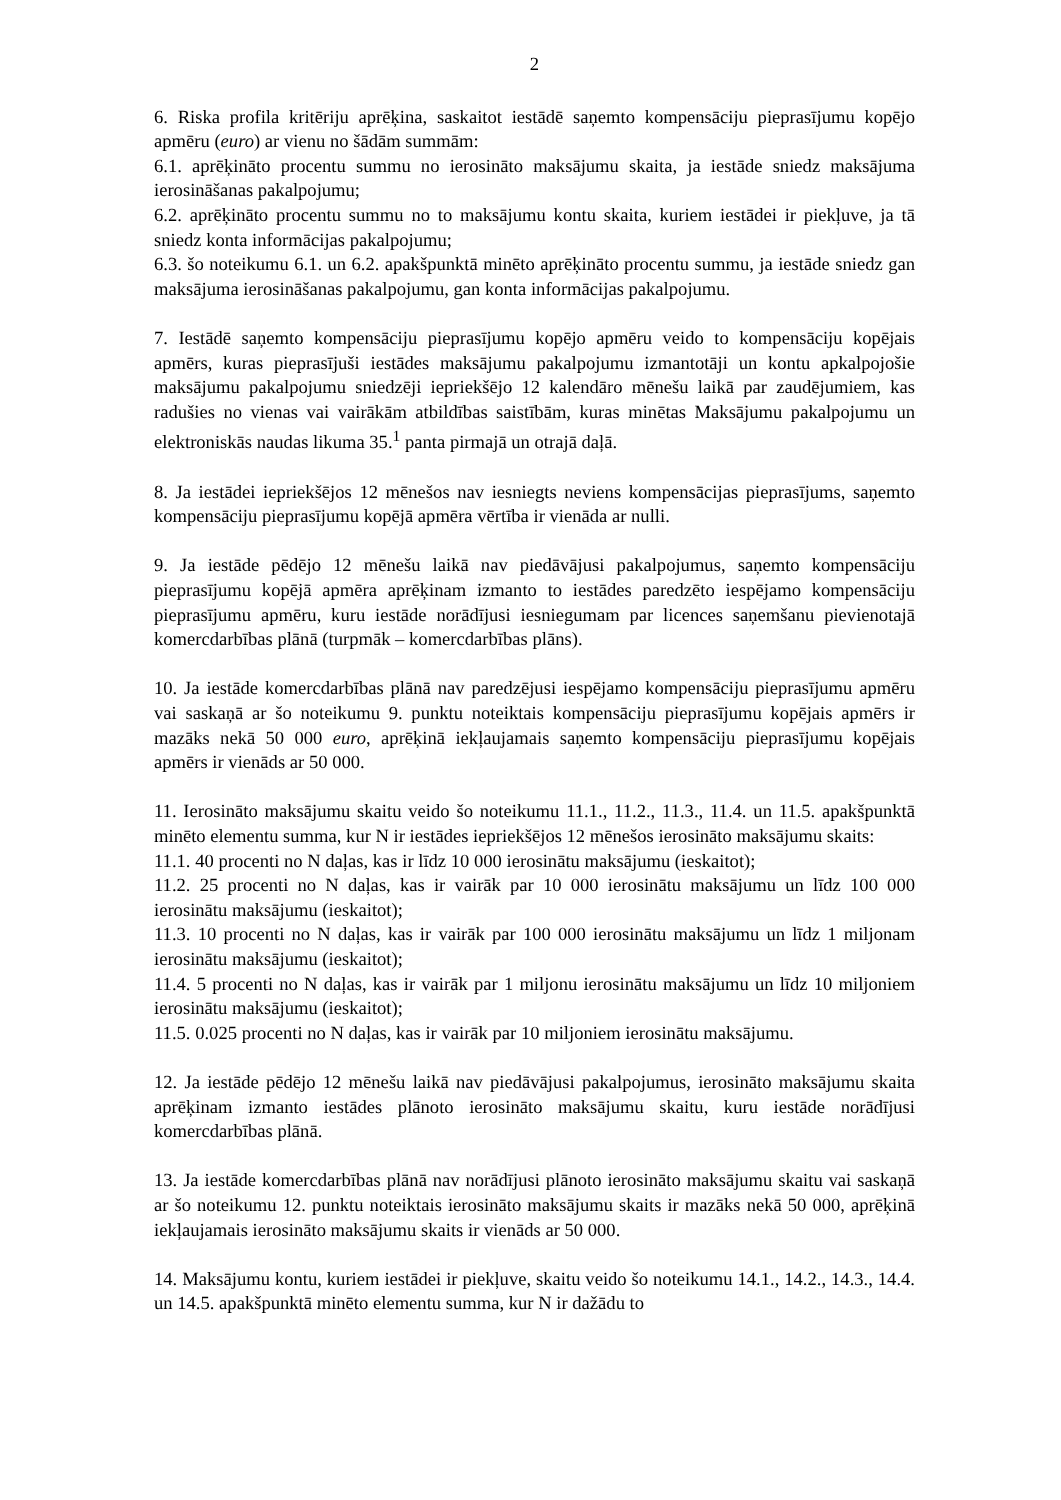2
6. Riska profila kritēriju aprēķina, saskaitot iestādē saņemto kompensāciju pieprasījumu kopējo apmēru (euro) ar vienu no šādām summām:
6.1. aprēķināto procentu summu no ierosināto maksājumu skaita, ja iestāde sniedz maksājuma ierosināšanas pakalpojumu;
6.2. aprēķināto procentu summu no to maksājumu kontu skaita, kuriem iestādei ir piekļuve, ja tā sniedz konta informācijas pakalpojumu;
6.3. šo noteikumu 6.1. un 6.2. apakšpunktā minēto aprēķināto procentu summu, ja iestāde sniedz gan maksājuma ierosināšanas pakalpojumu, gan konta informācijas pakalpojumu.
7. Iestādē saņemto kompensāciju pieprasījumu kopējo apmēru veido to kompensāciju kopējais apmērs, kuras pieprasījuši iestādes maksājumu pakalpojumu izmantotāji un kontu apkalpojošie maksājumu pakalpojumu sniedzēji iepriekšējo 12 kalendāro mēnešu laikā par zaudējumiem, kas radušies no vienas vai vairākām atbildības saistībām, kuras minētas Maksājumu pakalpojumu un elektroniskās naudas likuma 35.<sup>1</sup> panta pirmajā un otrajā daļā.
8. Ja iestādei iepriekšējos 12 mēnešos nav iesniegts neviens kompensācijas pieprasījums, saņemto kompensāciju pieprasījumu kopējā apmēra vērtība ir vienāda ar nulli.
9. Ja iestāde pēdējo 12 mēnešu laikā nav piedāvājusi pakalpojumus, saņemto kompensāciju pieprasījumu kopējā apmēra aprēķinam izmanto to iestādes paredzēto iespējamo kompensāciju pieprasījumu apmēru, kuru iestāde norādījusi iesniegumam par licences saņemšanu pievienotajā komercdarbības plānā (turpmāk – komercdarbības plāns).
10. Ja iestāde komercdarbības plānā nav paredzējusi iespējamo kompensāciju pieprasījumu apmēru vai saskaņā ar šo noteikumu 9. punktu noteiktais kompensāciju pieprasījumu kopējais apmērs ir mazāks nekā 50 000 euro, aprēķinā iekļaujamais saņemto kompensāciju pieprasījumu kopējais apmērs ir vienāds ar 50 000.
11. Ierosināto maksājumu skaitu veido šo noteikumu 11.1., 11.2., 11.3., 11.4. un 11.5. apakšpunktā minēto elementu summa, kur N ir iestādes iepriekšējos 12 mēnešos ierosināto maksājumu skaits:
11.1. 40 procenti no N daļas, kas ir līdz 10 000 ierosinātu maksājumu (ieskaitot);
11.2. 25 procenti no N daļas, kas ir vairāk par 10 000 ierosinātu maksājumu un līdz 100 000 ierosinātu maksājumu (ieskaitot);
11.3. 10 procenti no N daļas, kas ir vairāk par 100 000 ierosinātu maksājumu un līdz 1 miljonam ierosinātu maksājumu (ieskaitot);
11.4. 5 procenti no N daļas, kas ir vairāk par 1 miljonu ierosinātu maksājumu un līdz 10 miljoniem ierosinātu maksājumu (ieskaitot);
11.5. 0.025 procenti no N daļas, kas ir vairāk par 10 miljoniem ierosinātu maksājumu.
12. Ja iestāde pēdējo 12 mēnešu laikā nav piedāvājusi pakalpojumus, ierosināto maksājumu skaita aprēķinam izmanto iestādes plānoto ierosināto maksājumu skaitu, kuru iestāde norādījusi komercdarbības plānā.
13. Ja iestāde komercdarbības plānā nav norādījusi plānoto ierosināto maksājumu skaitu vai saskaņā ar šo noteikumu 12. punktu noteiktais ierosināto maksājumu skaits ir mazāks nekā 50 000, aprēķinā iekļaujamais ierosināto maksājumu skaits ir vienāds ar 50 000.
14. Maksājumu kontu, kuriem iestādei ir piekļuve, skaitu veido šo noteikumu 14.1., 14.2., 14.3., 14.4. un 14.5. apakšpunktā minēto elementu summa, kur N ir dažādu to